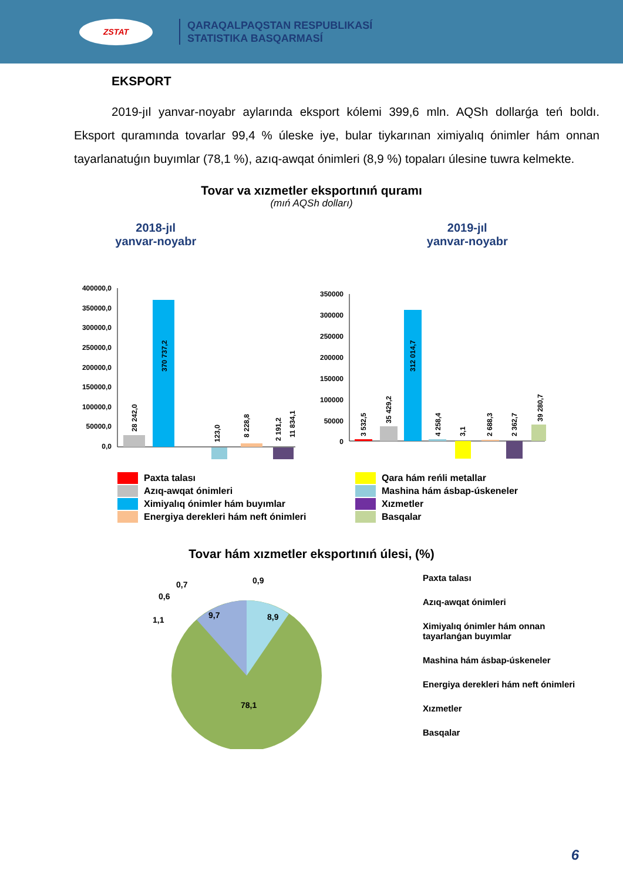ZSTAT
QARAQALPAQSTAN RESPUBLIKASÍ
STATISTIKA BASQARMASÍ
EKSPORT
2019-jıl yanvar-noyabr aylarında eksport kólemi 399,6 mln. AQSh dollarǵa teń boldı. Eksport quramında tovarlar 99,4 % úleske iye, bular tiykarınan ximiyalıq ónimler hám onnan tayarlanatuǵın buyımlar (78,1 %), azıq-awqat ónimleri (8,9 %) topaları úlesine tuwra kelmekte.
Tovar va xızmetler eksportınıń quramı
(mıń AQSh dolları)
2018-jıl
yanvar-noyabr
2019-jıl
yanvar-noyabr
400000,0
350000,0
300000,0
250000,0
200000,0
150000,0
100000,0
50000,0
0,0
28 242,0
370 737,2
123,0
8 228,8
2 191,2
11 834,1
350000
300000
250000
200000
150000
100000
50000
0
3 532,5
35 429,2
312 014,7
4 258,4
3,1
2 688,3
2 362,7
39 280,7
Paxta talası
Qara hám reńli metallar
Azıq-awqat ónimleri
Mashina hám ásbap-úskeneler
Ximiyalıq ónimler hám buyımlar
Xızmetler
Energiya derekleri hám neft ónimleri
Basqalar
Tovar hám xızmetler eksportınıń úlesi, (%)
0,9
0,7
0,6
1,1
9,7
8,9
78,1
Paxta talası
Azıq-awqat ónimleri
Ximiyalıq ónimler hám onnan tayarlanǵan buyımlar
Mashina hám ásbap-úskeneler
Energiya derekleri hám neft ónimleri
Xızmetler
Basqalar
6